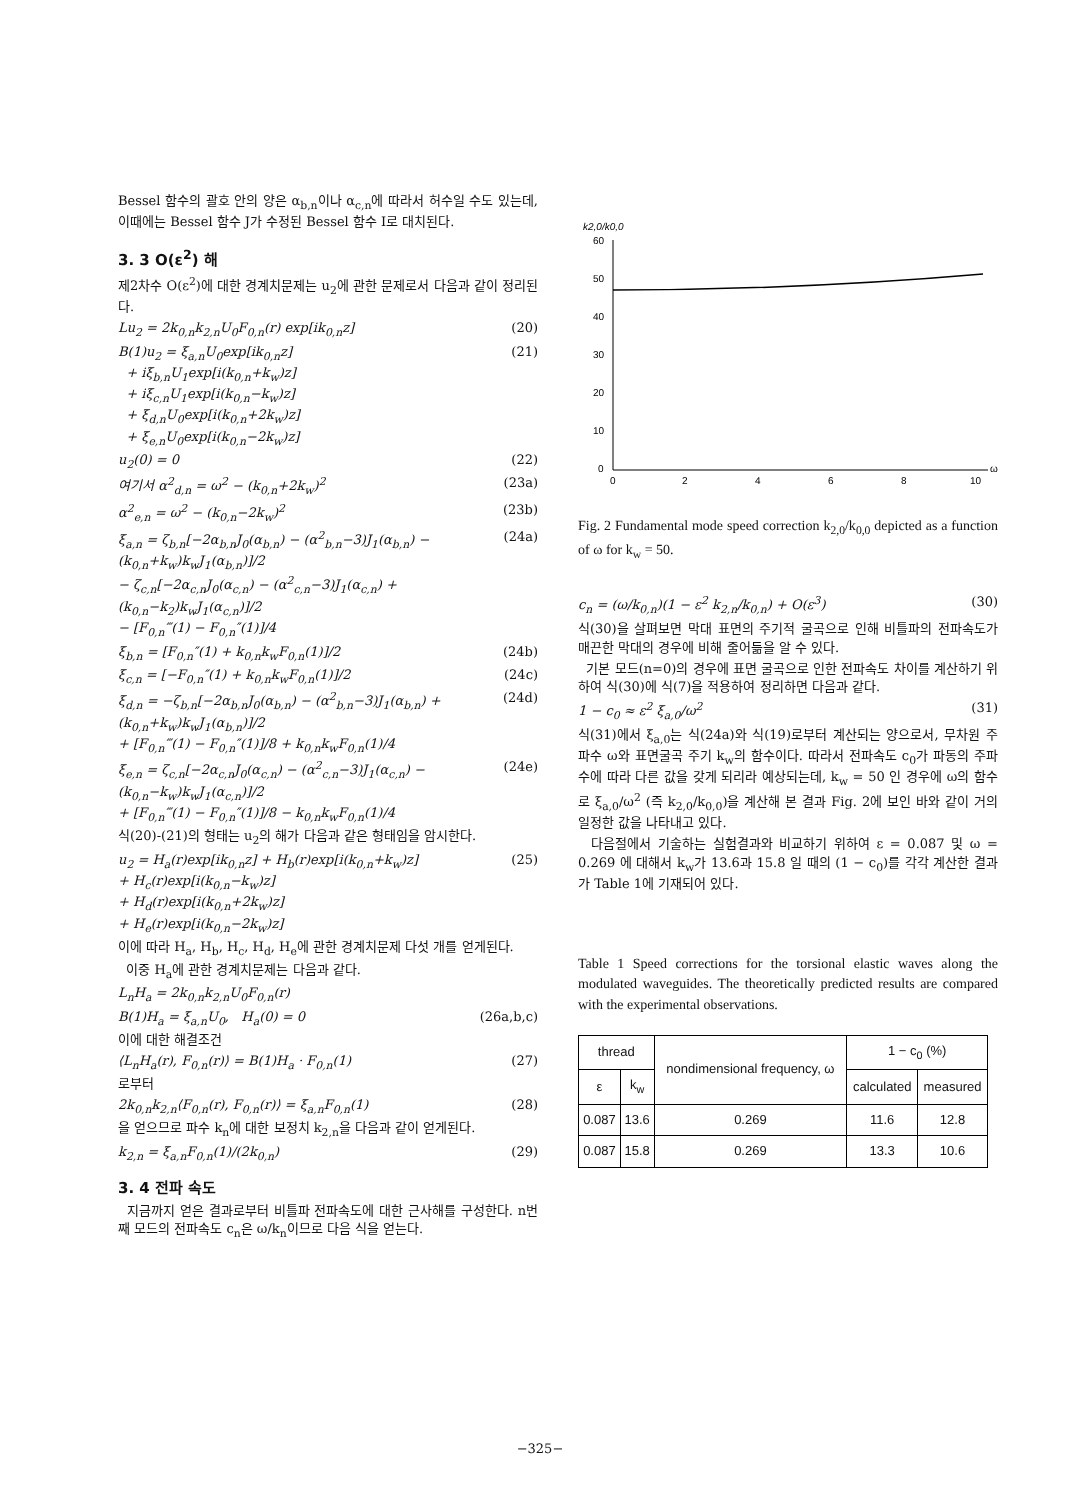Bessel 함수의 괄호 안의 양은 α<sub>b,n</sub>이나 α<sub>c,n</sub>에 따라서 허수일 수도 있는데, 이때에는 Bessel 함수 J가 수정된 Bessel 함수 I로 대치된다.
3. 3 O(ε<sup>2</sup>) 해
제2차수 O(ε<sup>2</sup>)에 대한 경계치문제는 u<sub>2</sub>에 관한 문제로서 다음과 같이 정리된다.
Lu<sub>2</sub> = 2k<sub>0,n</sub>k<sub>2,n</sub>U<sub>0</sub>F<sub>0,n</sub>(r) exp[ik<sub>0,n</sub>z] (20)
B(1)u<sub>2</sub> = ξ<sub>a,n</sub>U<sub>0</sub>exp[ik<sub>0,n</sub>z]
+ iξ<sub>b,n</sub>U<sub>1</sub>exp[i(k<sub>0,n</sub>+k<sub>w</sub>)z]
+ iξ<sub>c,n</sub>U<sub>1</sub>exp[i(k<sub>0,n</sub>−k<sub>w</sub>)z]
+ ξ<sub>d,n</sub>U<sub>0</sub>exp[i(k<sub>0,n</sub>+2k<sub>w</sub>)z]
+ ξ<sub>e,n</sub>U<sub>0</sub>exp[i(k<sub>0,n</sub>−2k<sub>w</sub>)z] (21)
u<sub>2</sub>(0) = 0 (22)
여기서 α<sup>2</sup><sub>d,n</sub> = ω<sup>2</sup> − (k<sub>0,n</sub>+2k<sub>w</sub>)<sup>2</sup> (23a)
α<sup>2</sup><sub>e,n</sub> = ω<sup>2</sup> − (k<sub>0,n</sub>−2k<sub>w</sub>)<sup>2</sup> (23b)
ξ<sub>a,n</sub> = ζ<sub>b,n</sub>[−2α<sub>b,n</sub>J<sub>0</sub>(α<sub>b,n</sub>) − (α<sup>2</sup><sub>b,n</sub>−3)J<sub>1</sub>(α<sub>b,n</sub>) − (k<sub>0,n</sub>+k<sub>w</sub>)k<sub>w</sub>J<sub>1</sub>(α<sub>b,n</sub>)]/2
− ζ<sub>c,n</sub>[−2α<sub>c,n</sub>J<sub>0</sub>(α<sub>c,n</sub>) − (α<sup>2</sup><sub>c,n</sub>−3)J<sub>1</sub>(α<sub>c,n</sub>) + (k<sub>0,n</sub>−k<sub>2</sub>)k<sub>w</sub>J<sub>1</sub>(α<sub>c,n</sub>)]/2
− [F<sub>0,n</sub>‴(1) − F<sub>0,n</sub>″(1)]/4 (24a)
ξ<sub>b,n</sub> = [F<sub>0,n</sub>″(1) + k<sub>0,n</sub>k<sub>w</sub>F<sub>0,n</sub>(1)]/2 (24b)
ξ<sub>c,n</sub> = [−F<sub>0,n</sub>″(1) + k<sub>0,n</sub>k<sub>w</sub>F<sub>0,n</sub>(1)]/2 (24c)
ξ<sub>d,n</sub> = −ζ<sub>b,n</sub>[−2α<sub>b,n</sub>J<sub>0</sub>(α<sub>b,n</sub>) − (α<sup>2</sup><sub>b,n</sub>−3)J<sub>1</sub>(α<sub>b,n</sub>) + (k<sub>0,n</sub>+k<sub>w</sub>)k<sub>w</sub>J<sub>1</sub>(α<sub>b,n</sub>)]/2
+ [F<sub>0,n</sub>‴(1) − F<sub>0,n</sub>″(1)]/8 + k<sub>0,n</sub>k<sub>w</sub>F<sub>0,n</sub>(1)/4 (24d)
ξ<sub>e,n</sub> = ζ<sub>c,n</sub>[−2α<sub>c,n</sub>J<sub>0</sub>(α<sub>c,n</sub>) − (α<sup>2</sup><sub>c,n</sub>−3)J<sub>1</sub>(α<sub>c,n</sub>) − (k<sub>0,n</sub>−k<sub>w</sub>)k<sub>w</sub>J<sub>1</sub>(α<sub>c,n</sub>)]/2
+ [F<sub>0,n</sub>‴(1) − F<sub>0,n</sub>″(1)]/8 − k<sub>0,n</sub>k<sub>w</sub>F<sub>0,n</sub>(1)/4 (24e)
식(20)-(21)의 형태는 u<sub>2</sub>의 해가 다음과 같은 형태임을 암시한다.
u<sub>2</sub> = H<sub>a</sub>(r)exp[ik<sub>0,n</sub>z] + H<sub>b</sub>(r)exp[i(k<sub>0,n</sub>+k<sub>w</sub>)z]
+ H<sub>c</sub>(r)exp[i(k<sub>0,n</sub>−k<sub>w</sub>)z]
+ H<sub>d</sub>(r)exp[i(k<sub>0,n</sub>+2k<sub>w</sub>)z]
+ H<sub>e</sub>(r)exp[i(k<sub>0,n</sub>−2k<sub>w</sub>)z] (25)
이에 따라 H<sub>a</sub>, H<sub>b</sub>, H<sub>c</sub>, H<sub>d</sub>, H<sub>e</sub>에 관한 경계치문제 다섯 개를 얻게된다.
이중 H<sub>a</sub>에 관한 경계치문제는 다음과 같다.
L<sub>n</sub>H<sub>a</sub> = 2k<sub>0,n</sub>k<sub>2,n</sub>U<sub>0</sub>F<sub>0,n</sub>(r)
B(1)H<sub>a</sub> = ξ<sub>a,n</sub>U<sub>0</sub>, H<sub>a</sub>(0) = 0 (26a,b,c)
이에 대한 해결조건
⟨L<sub>n</sub>H<sub>a</sub>(r), F<sub>0,n</sub>(r)⟩ = B(1)H<sub>a</sub> · F<sub>0,n</sub>(1) (27)
로부터
2k<sub>0,n</sub>k<sub>2,n</sub>⟨F<sub>0,n</sub>(r), F<sub>0,n</sub>(r)⟩ = ξ<sub>a,n</sub>F<sub>0,n</sub>(1) (28)
을 얻으므로 파수 k<sub>n</sub>에 대한 보정치 k<sub>2,n</sub>을 다음과 같이 얻게된다.
k<sub>2,n</sub> = ξ<sub>a,n</sub>F<sub>0,n</sub>(1)/(2k<sub>0,n</sub>) (29)
3. 4 전파 속도
지금까지 얻은 결과로부터 비틀파 전파속도에 대한 근사해를 구성한다. n번째 모드의 전파속도 c<sub>n</sub>은 ω/k<sub>n</sub>이므로 다음 식을 얻는다.
k2,0/k0,0
60
50
40
30
20
10
0
0
2
4
6
8
10
ω
Fig. 2 Fundamental mode speed correction k<sub>2,0</sub>/k<sub>0,0</sub> depicted as a function of ω for k<sub>w</sub> = 50.
c<sub>n</sub> = (ω/k<sub>0,n</sub>)(1 − ε<sup>2</sup> k<sub>2,n</sub>/k<sub>0,n</sub>) + O(ε<sup>3</sup>) (30)
식(30)을 살펴보면 막대 표면의 주기적 굴곡으로 인해 비틀파의 전파속도가 매끈한 막대의 경우에 비해 줄어듦을 알 수 있다.
기본 모드(n=0)의 경우에 표면 굴곡으로 인한 전파속도 차이를 계산하기 위하여 식(30)에 식(7)을 적용하여 정리하면 다음과 같다.
1 − c<sub>0</sub> ≈ ε<sup>2</sup> ξ<sub>a,0</sub>/ω<sup>2</sup> (31)
식(31)에서 ξ<sub>a,0</sub>는 식(24a)와 식(19)로부터 계산되는 양으로서, 무차원 주파수 ω와 표면굴곡 주기 k<sub>w</sub>의 함수이다. 따라서 전파속도 c<sub>0</sub>가 파동의 주파수에 따라 다른 값을 갖게 되리라 예상되는데, k<sub>w</sub> = 50 인 경우에 ω의 함수로 ξ<sub>a,0</sub>/ω<sup>2</sup> (즉 k<sub>2,0</sub>/k<sub>0,0</sub>)을 계산해 본 결과 Fig. 2에 보인 바와 같이 거의 일정한 값을 나타내고 있다.
다음절에서 기술하는 실험결과와 비교하기 위하여 ε = 0.087 및 ω = 0.269 에 대해서 k<sub>w</sub>가 13.6과 15.8 일 때의 (1 − c<sub>0</sub>)를 각각 계산한 결과가 Table 1에 기재되어 있다.
Table 1 Speed corrections for the torsional elastic waves along the modulated waveguides. The theoretically predicted results are compared with the experimental observations.
| thread | | nondimensional frequency, ω | 1 − c<sub>0</sub> (%) | |
| --- | --- | --- | --- | --- |
| ε | k<sub>w</sub> | | calculated | measured |
| 0.087 | 13.6 | 0.269 | 11.6 | 12.8 |
| 0.087 | 15.8 | 0.269 | 13.3 | 10.6 |
−325−